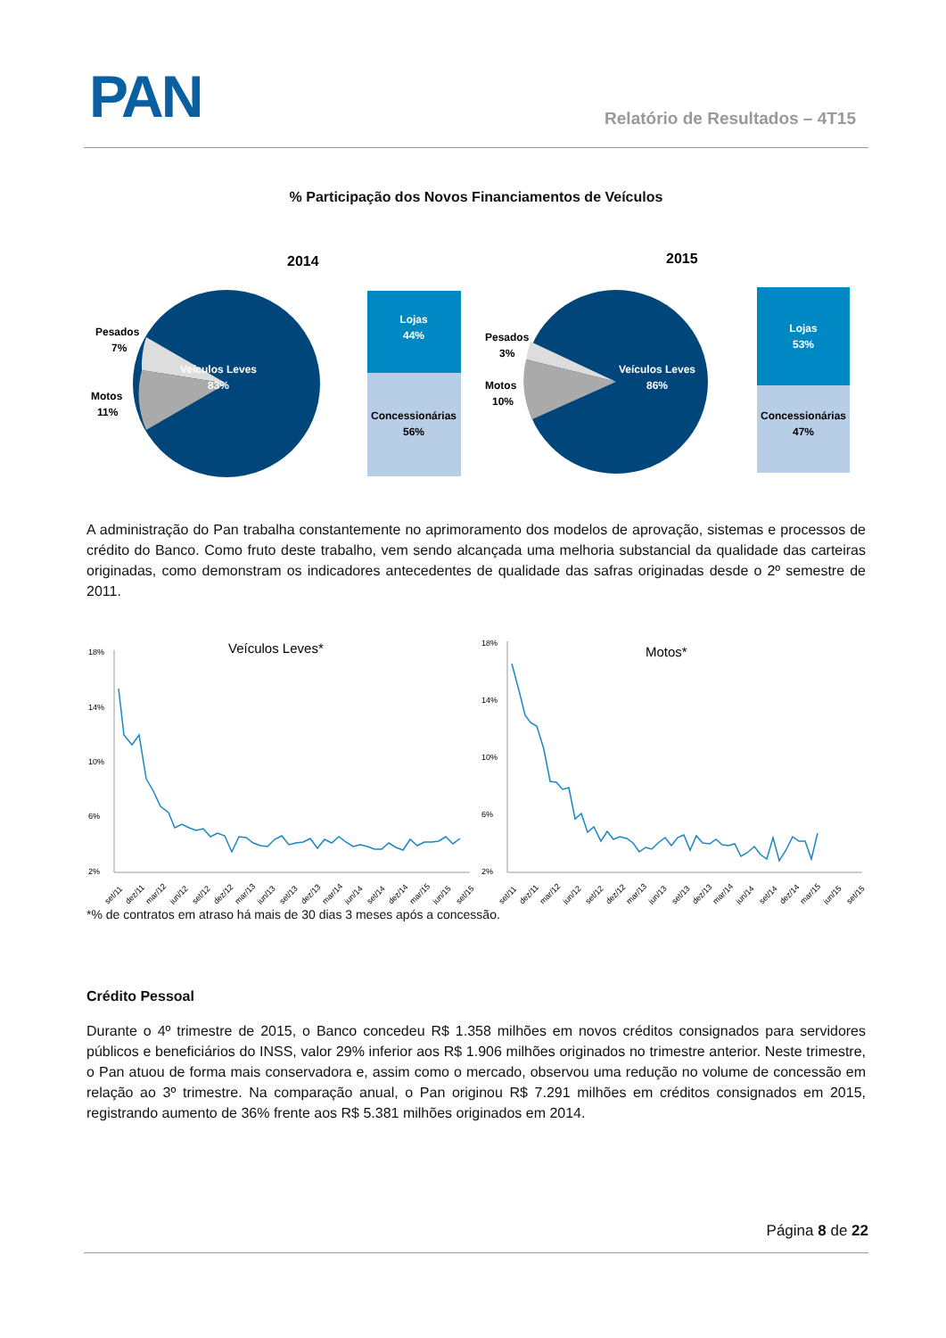PAN Relatório de Resultados – 4T15
% Participação dos Novos Financiamentos de Veículos
2014
Veículos Leves
83%
Pesados
7%
Motos
11%
Lojas
44%
Concessionárias
56%
2015
Veículos Leves
86%
Pesados
3%
Motos
10%
Lojas
53%
Concessionárias
47%
A administração do Pan trabalha constantemente no aprimoramento dos modelos de aprovação, sistemas e processos de crédito do Banco. Como fruto deste trabalho, vem sendo alcançada uma melhoria substancial da qualidade das carteiras originadas, como demonstram os indicadores antecedentes de qualidade das safras originadas desde o 2º semestre de 2011.
Veículos Leves*
18%
14%
10%
6%
2%
Motos*
18%
14%
10%
6%
2%
set/11
dez/11
mar/12
jun/12
set/12
dez/12
mar/13
jun/13
set/13
dez/13
mar/14
jun/14
set/14
dez/14
mar/15
jun/15
set/15
set/11
dez/11
mar/12
jun/12
set/12
dez/12
mar/13
jun/13
set/13
dez/13
mar/14
jun/14
set/14
dez/14
mar/15
jun/15
set/15
*% de contratos em atraso há mais de 30 dias 3 meses após a concessão.
Crédito Pessoal
Durante o 4º trimestre de 2015, o Banco concedeu R$ 1.358 milhões em novos créditos consignados para servidores públicos e beneficiários do INSS, valor 29% inferior aos R$ 1.906 milhões originados no trimestre anterior. Neste trimestre, o Pan atuou de forma mais conservadora e, assim como o mercado, observou uma redução no volume de concessão em relação ao 3º trimestre. Na comparação anual, o Pan originou R$ 7.291 milhões em créditos consignados em 2015, registrando aumento de 36% frente aos R$ 5.381 milhões originados em 2014.
Página 8 de 22